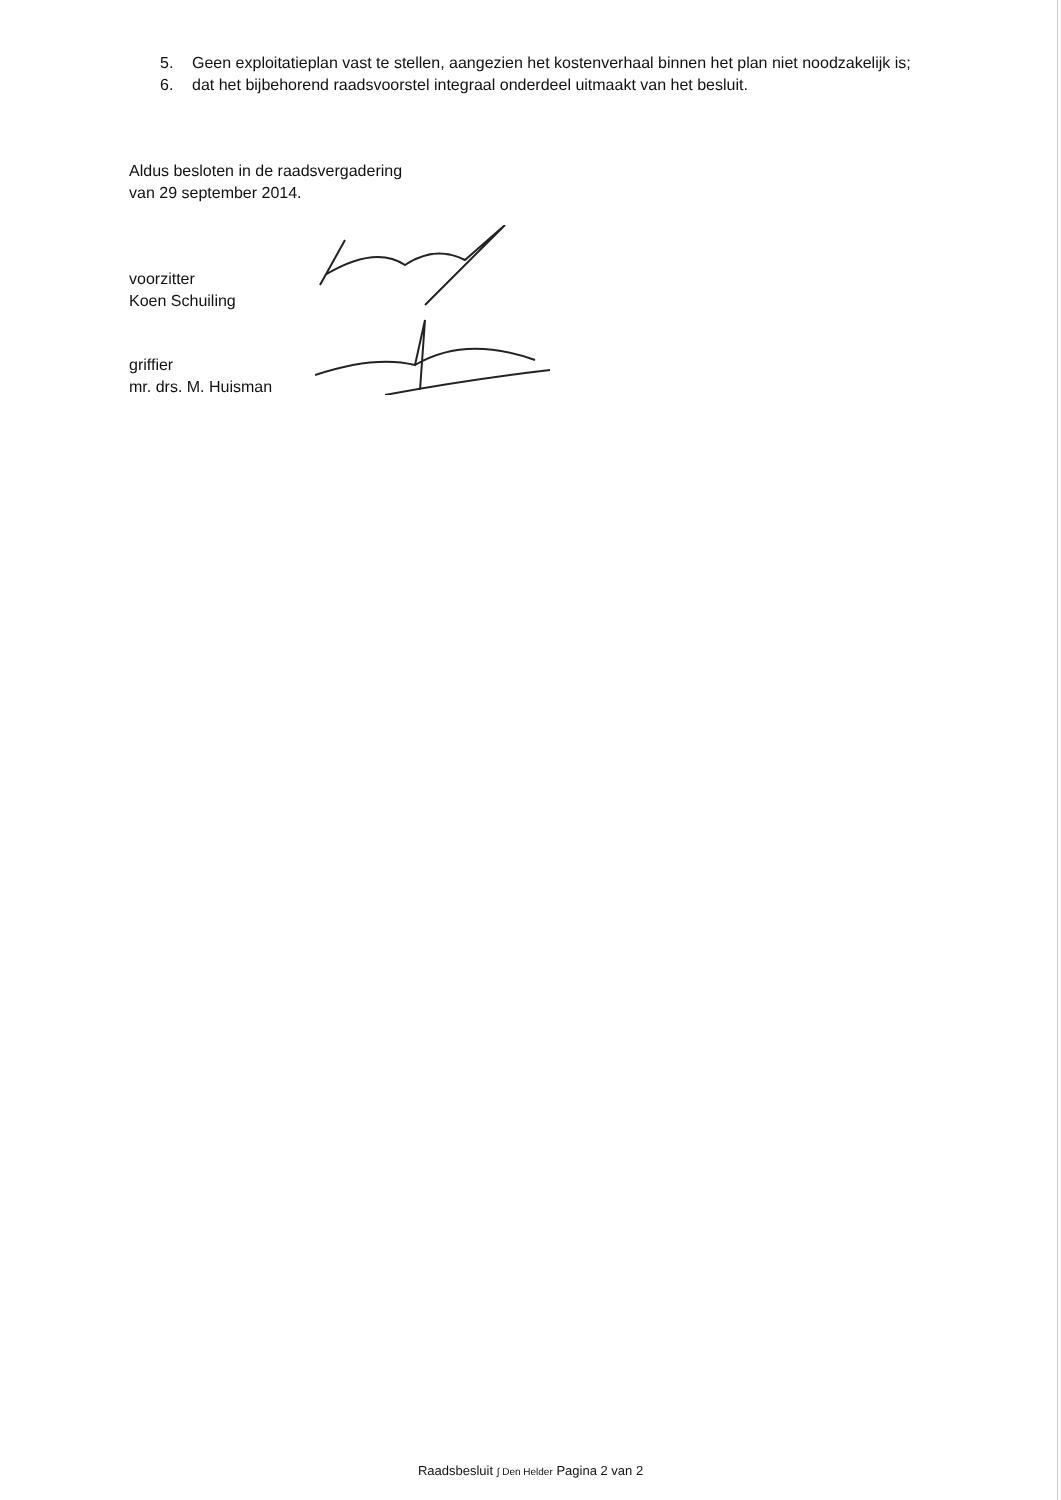5. Geen exploitatieplan vast te stellen, aangezien het kostenverhaal binnen het plan niet noodzakelijk is;
6. dat het bijbehorend raadsvoorstel integraal onderdeel uitmaakt van het besluit.
Aldus besloten in de raadsvergadering
van 29 september 2014.
voorzitter
Koen Schuiling
griffier
mr. drs. M. Huisman
Raadsbesluit ∫ Den Helder Pagina 2 van 2